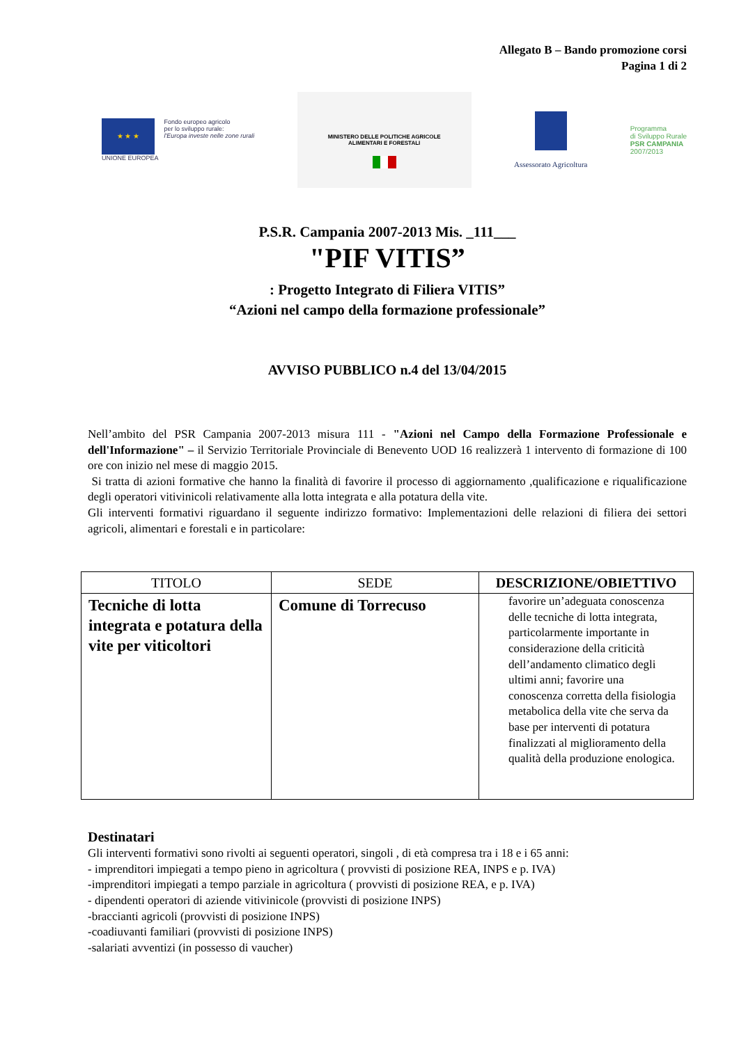Allegato B – Bando promozione corsi
Pagina 1 di 2
★ ★ ★
UNIONE EUROPEA
Fondo europeo agricolo
per lo sviluppo rurale:
l'Europa investe nelle zone rurali
MINISTERO DELLE POLITICHE AGRICOLE
ALIMENTARI E FORESTALI
Assessorato Agricoltura
Programma
di Sviluppo Rurale
PSR CAMPANIA
2007/2013
P.S.R. Campania 2007-2013 Mis. _111___
"PIF VITIS”
: Progetto Integrato di Filiera VITIS”
“Azioni nel campo della formazione professionale”
AVVISO PUBBLICO n.4 del 13/04/2015
Nell’ambito del PSR Campania 2007-2013 misura 111 - "Azioni nel Campo della Formazione Professionale e dell'Informazione" – il Servizio Territoriale Provinciale di Benevento UOD 16 realizzerà 1 intervento di formazione di 100 ore con inizio nel mese di maggio 2015.
Si tratta di azioni formative che hanno la finalità di favorire il processo di aggiornamento ,qualificazione e riqualificazione degli operatori vitivinicoli relativamente alla lotta integrata e alla potatura della vite.
Gli interventi formativi riguardano il seguente indirizzo formativo: Implementazioni delle relazioni di filiera dei settori agricoli, alimentari e forestali e in particolare:
| TITOLO | SEDE | DESCRIZIONE/OBIETTIVO |
| --- | --- | --- |
| Tecniche di lotta integrata e potatura della vite per viticoltori | Comune di Torrecuso | favorire un’adeguata conoscenza delle tecniche di lotta integrata, particolarmente importante in considerazione della criticità dell’andamento climatico degli ultimi anni; favorire una conoscenza corretta della fisiologia metabolica della vite che serva da base per interventi di potatura finalizzati al miglioramento della qualità della produzione enologica. |
Destinatari
Gli interventi formativi sono rivolti ai seguenti operatori, singoli , di età compresa tra i 18 e i 65 anni:
- imprenditori impiegati a tempo pieno in agricoltura ( provvisti di posizione REA, INPS e p. IVA)
-imprenditori impiegati a tempo parziale in agricoltura ( provvisti di posizione REA, e p. IVA)
- dipendenti operatori di aziende vitivinicole (provvisti di posizione INPS)
-braccianti agricoli (provvisti di posizione INPS)
-coadiuvanti familiari (provvisti di posizione INPS)
-salariati avventizi (in possesso di vaucher)